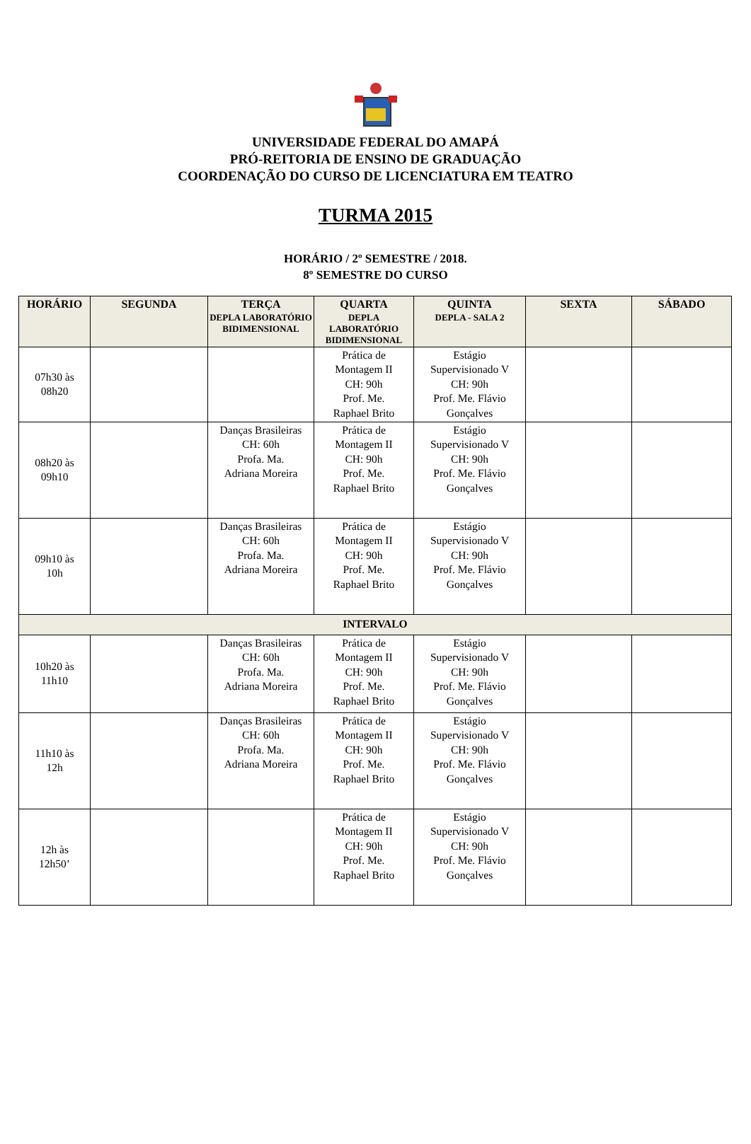UNIVERSIDADE FEDERAL DO AMAPÁ
PRÓ-REITORIA DE ENSINO DE GRADUAÇÃO
COORDENAÇÃO DO CURSO DE LICENCIATURA EM TEATRO
TURMA 2015
HORÁRIO / 2º SEMESTRE / 2018.
8º SEMESTRE DO CURSO
| HORÁRIO | SEGUNDA | TERÇA DEPLA LABORATÓRIO BIDIMENSIONAL | QUARTA DEPLA LABORATÓRIO BIDIMENSIONAL | QUINTA DEPLA - SALA 2 | SEXTA | SÁBADO |
| --- | --- | --- | --- | --- | --- | --- |
| 07h30 às 08h20 | | | Prática de Montagem II CH: 90h Prof. Me. Raphael Brito | Estágio Supervisionado V CH: 90h Prof. Me. Flávio Gonçalves | | |
| 08h20 às 09h10 | | Danças Brasileiras CH: 60h Profa. Ma. Adriana Moreira | Prática de Montagem II CH: 90h Prof. Me. Raphael Brito | Estágio Supervisionado V CH: 90h Prof. Me. Flávio Gonçalves | | |
| 09h10 às 10h | | Danças Brasileiras CH: 60h Profa. Ma. Adriana Moreira | Prática de Montagem II CH: 90h Prof. Me. Raphael Brito | Estágio Supervisionado V CH: 90h Prof. Me. Flávio Gonçalves | | |
| INTERVALO | | | | | | |
| 10h20 às 11h10 | | Danças Brasileiras CH: 60h Profa. Ma. Adriana Moreira | Prática de Montagem II CH: 90h Prof. Me. Raphael Brito | Estágio Supervisionado V CH: 90h Prof. Me. Flávio Gonçalves | | |
| 11h10 às 12h | | Danças Brasileiras CH: 60h Profa. Ma. Adriana Moreira | Prática de Montagem II CH: 90h Prof. Me. Raphael Brito | Estágio Supervisionado V CH: 90h Prof. Me. Flávio Gonçalves | | |
| 12h às 12h50’ | | | Prática de Montagem II CH: 90h Prof. Me. Raphael Brito | Estágio Supervisionado V CH: 90h Prof. Me. Flávio Gonçalves | | |